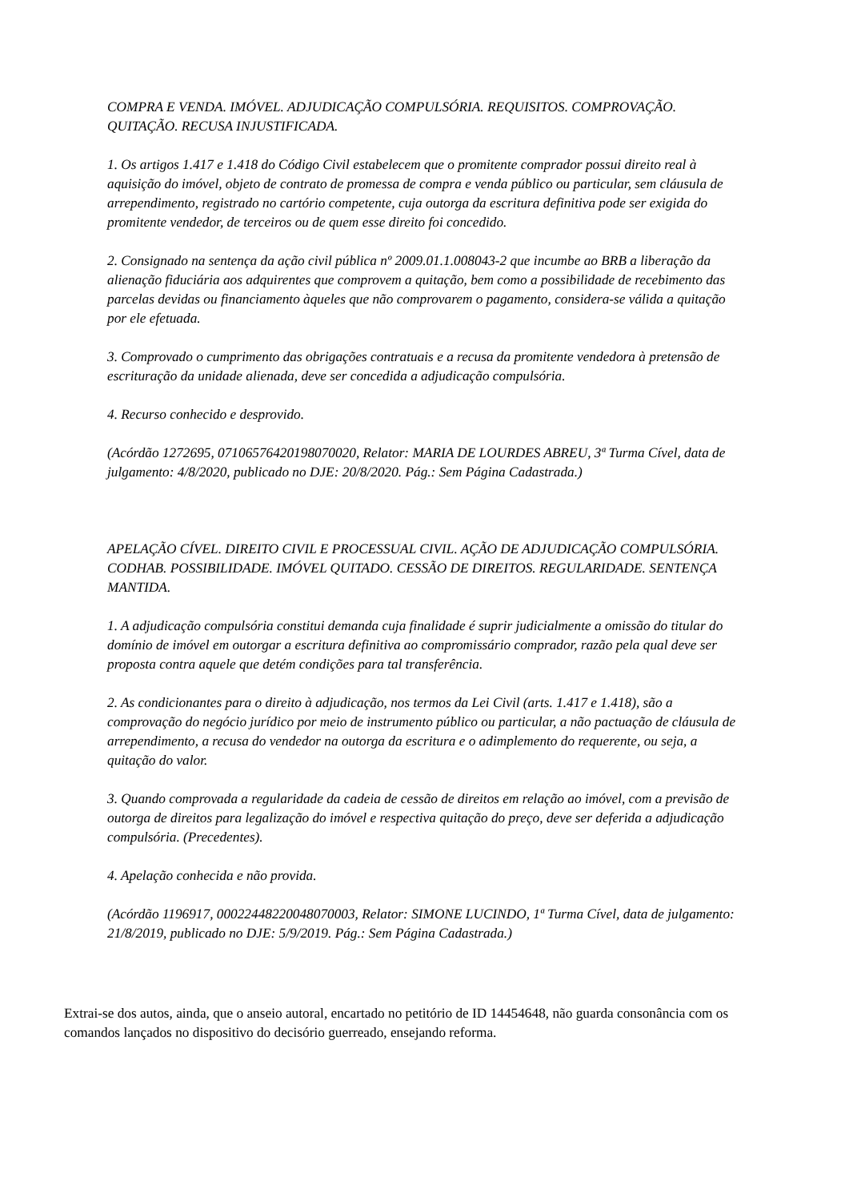COMPRA E VENDA. IMÓVEL. ADJUDICAÇÃO COMPULSÓRIA. REQUISITOS. COMPROVAÇÃO. QUITAÇÃO. RECUSA INJUSTIFICADA.
1. Os artigos 1.417 e 1.418 do Código Civil estabelecem que o promitente comprador possui direito real à aquisição do imóvel, objeto de contrato de promessa de compra e venda público ou particular, sem cláusula de arrependimento, registrado no cartório competente, cuja outorga da escritura definitiva pode ser exigida do promitente vendedor, de terceiros ou de quem esse direito foi concedido.
2. Consignado na sentença da ação civil pública nº 2009.01.1.008043-2 que incumbe ao BRB a liberação da alienação fiduciária aos adquirentes que comprovem a quitação, bem como a possibilidade de recebimento das parcelas devidas ou financiamento àqueles que não comprovarem o pagamento, considera-se válida a quitação por ele efetuada.
3. Comprovado o cumprimento das obrigações contratuais e a recusa da promitente vendedora à pretensão de escrituração da unidade alienada, deve ser concedida a adjudicação compulsória.
4. Recurso conhecido e desprovido.
(Acórdão 1272695, 07106576420198070020, Relator: MARIA DE LOURDES ABREU, 3ª Turma Cível, data de julgamento: 4/8/2020, publicado no DJE: 20/8/2020. Pág.: Sem Página Cadastrada.)
APELAÇÃO CÍVEL. DIREITO CIVIL E PROCESSUAL CIVIL. AÇÃO DE ADJUDICAÇÃO COMPULSÓRIA. CODHAB. POSSIBILIDADE. IMÓVEL QUITADO. CESSÃO DE DIREITOS. REGULARIDADE. SENTENÇA MANTIDA.
1. A adjudicação compulsória constitui demanda cuja finalidade é suprir judicialmente a omissão do titular do domínio de imóvel em outorgar a escritura definitiva ao compromissário comprador, razão pela qual deve ser proposta contra aquele que detém condições para tal transferência.
2. As condicionantes para o direito à adjudicação, nos termos da Lei Civil (arts. 1.417 e 1.418), são a comprovação do negócio jurídico por meio de instrumento público ou particular, a não pactuação de cláusula de arrependimento, a recusa do vendedor na outorga da escritura e o adimplemento do requerente, ou seja, a quitação do valor.
3. Quando comprovada a regularidade da cadeia de cessão de direitos em relação ao imóvel, com a previsão de outorga de direitos para legalização do imóvel e respectiva quitação do preço, deve ser deferida a adjudicação compulsória. (Precedentes).
4. Apelação conhecida e não provida.
(Acórdão 1196917, 00022448220048070003, Relator: SIMONE LUCINDO, 1ª Turma Cível, data de julgamento: 21/8/2019, publicado no DJE: 5/9/2019. Pág.: Sem Página Cadastrada.)
Extrai-se dos autos, ainda, que o anseio autoral, encartado no petitório de ID 14454648, não guarda consonância com os comandos lançados no dispositivo do decisório guerreado, ensejando reforma.